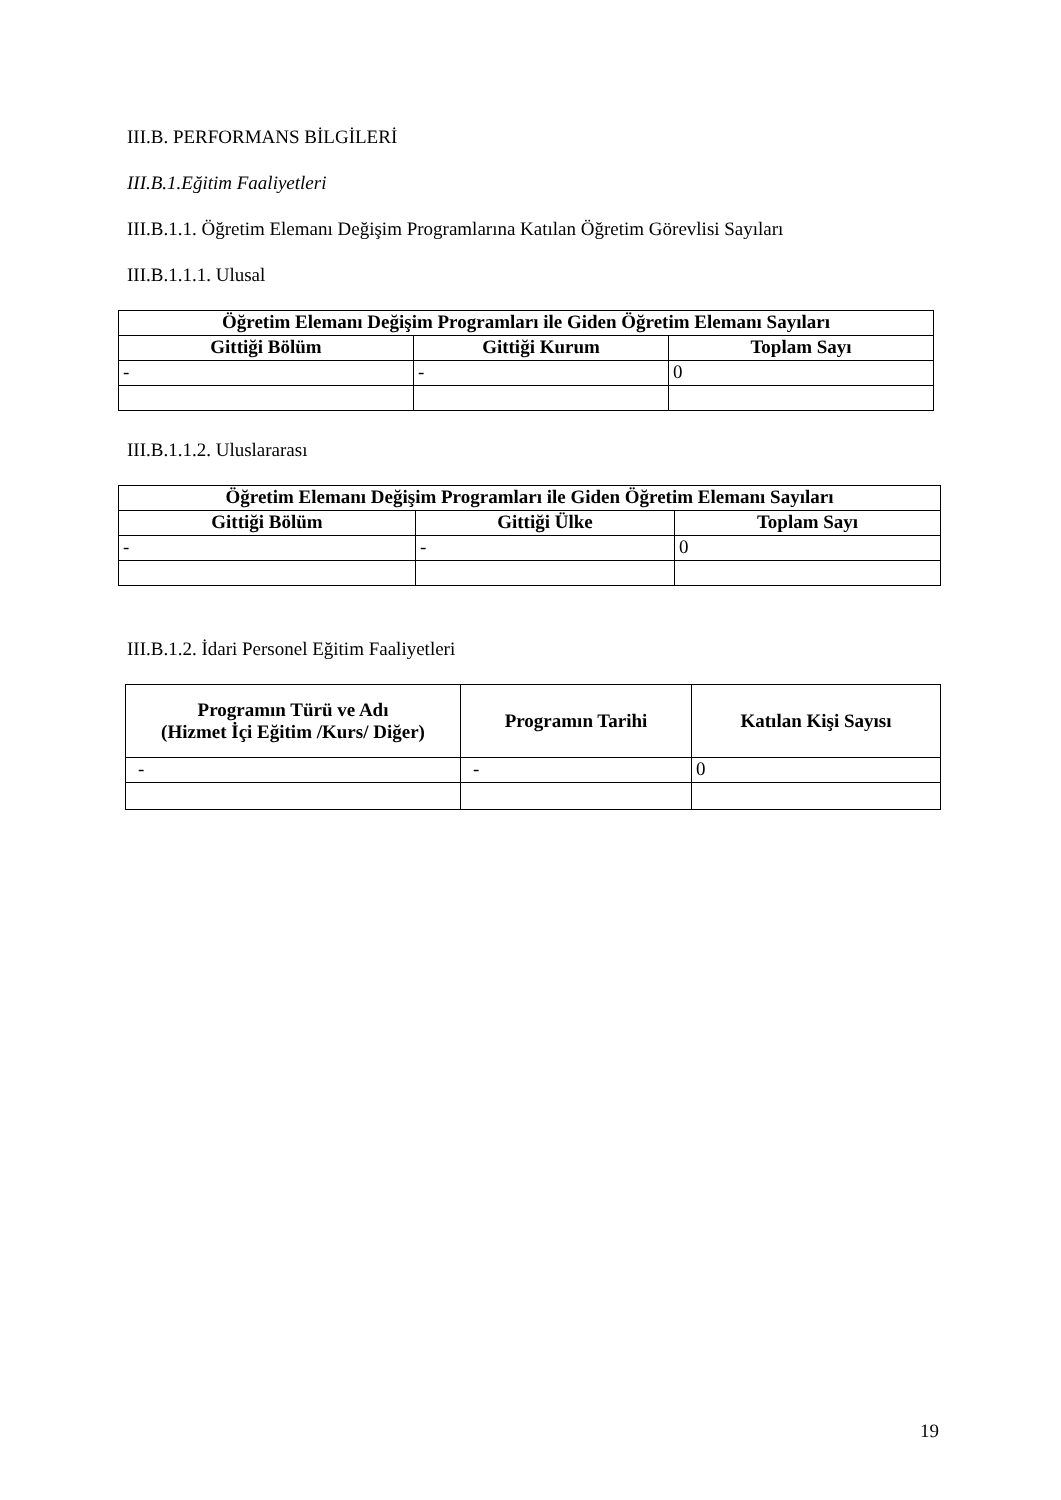III.B. PERFORMANS BİLGİLERİ
III.B.1.Eğitim Faaliyetleri
III.B.1.1. Öğretim Elemanı Değişim Programlarına Katılan Öğretim Görevlisi Sayıları
III.B.1.1.1. Ulusal
| Öğretim Elemanı Değişim Programları ile Giden Öğretim Elemanı Sayıları | | |
| --- | --- | --- |
| Gittiği Bölüm | Gittiği Kurum | Toplam Sayı |
| - | - | 0 |
III.B.1.1.2. Uluslararası
| Öğretim Elemanı Değişim Programları ile Giden Öğretim Elemanı Sayıları | | |
| --- | --- | --- |
| Gittiği Bölüm | Gittiği Ülke | Toplam Sayı |
| - | - | 0 |
III.B.1.2. İdari Personel Eğitim Faaliyetleri
| Programın Türü ve Adı (Hizmet İçi Eğitim /Kurs/ Diğer) | Programın Tarihi | Katılan Kişi Sayısı |
| --- | --- | --- |
| - | - | 0 |
19